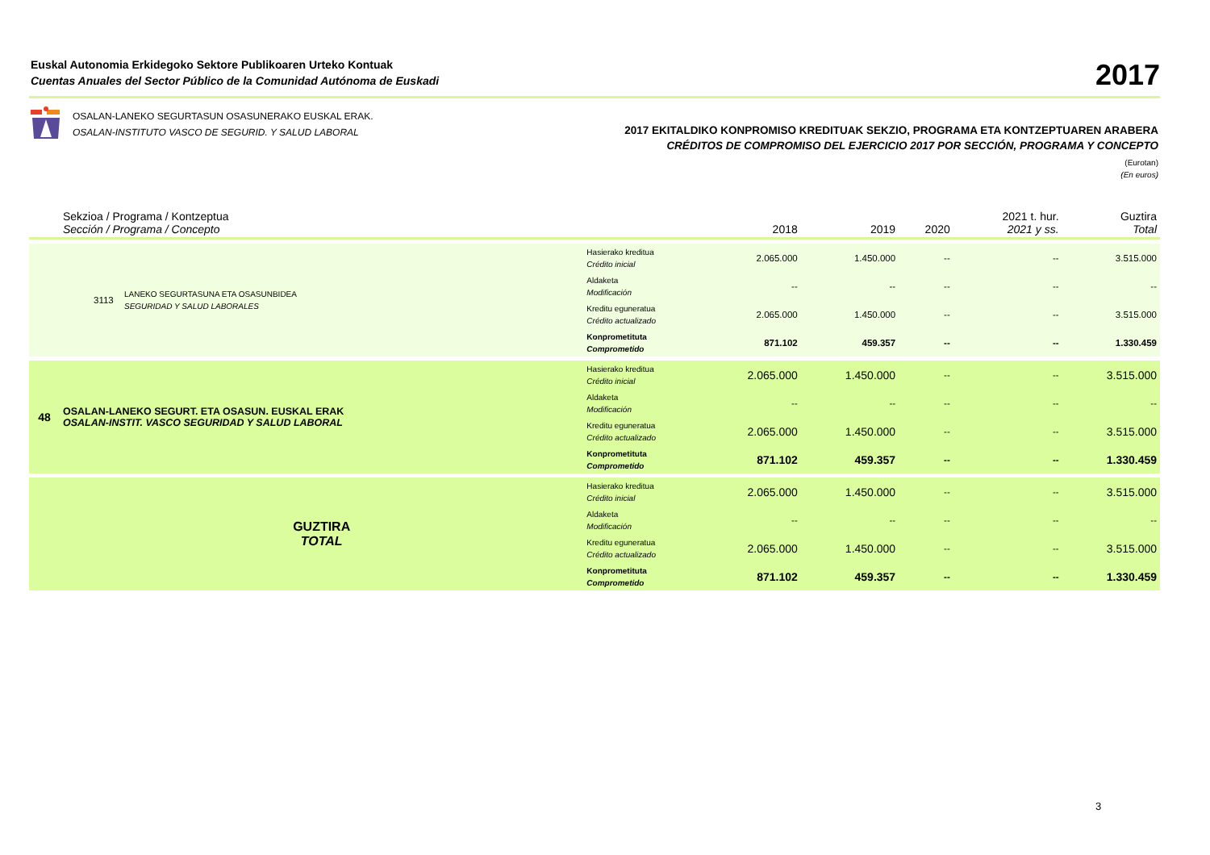Euskal Autonomia Erkidegoko Sektore Publikoaren Urteko Kontuak
Cuentas Anuales del Sector Público de la Comunidad Autónoma de Euskadi
2017
OSALAN-LANEKO SEGURTASUN OSASUNERAKO EUSKAL ERAK.
OSALAN-INSTITUTO VASCO DE SEGURID. Y SALUD LABORAL
2017 EKITALDIKO KONPROMISO KREDITUAK SEKZIO, PROGRAMA ETA KONTZEPTUAREN ARABERA
CRÉDITOS DE COMPROMISO DEL EJERCICIO 2017 POR SECCIÓN, PROGRAMA Y CONCEPTO
(Eurotan)
(En euros)
| | Sekzioa / Programa / Kontzeptua Sección / Programa / Concepto | | | 2018 | 2019 | 2020 | 2021 t. hur. 2021 y ss. | Guztira Total |
| --- | --- | --- | --- | --- | --- | --- | --- | --- |
| | 3113 | LANEKO SEGURTASUNA ETA OSASUNBIDEA SEGURIDAD Y SALUD LABORALES | Hasierako kreditua Crédito inicial | 2.065.000 | 1.450.000 | -- | -- | 3.515.000 |
| | | | Aldaketa Modificación | -- | -- | -- | -- | -- |
| | | | Kreditu eguneratua Crédito actualizado | 2.065.000 | 1.450.000 | -- | -- | 3.515.000 |
| | | | Konprometituta Comprometido | 871.102 | 459.357 | -- | -- | 1.330.459 |
| 48 | OSALAN-LANEKO SEGURT. ETA OSASUN. EUSKAL ERAK OSALAN-INSTIT. VASCO SEGURIDAD Y SALUD LABORAL | | Hasierako kreditua Crédito inicial | 2.065.000 | 1.450.000 | -- | -- | 3.515.000 |
| | | | Aldaketa Modificación | -- | -- | -- | -- | -- |
| | | | Kreditu eguneratua Crédito actualizado | 2.065.000 | 1.450.000 | -- | -- | 3.515.000 |
| | | | Konprometituta Comprometido | 871.102 | 459.357 | -- | -- | 1.330.459 |
| | GUZTIRA TOTAL | | Hasierako kreditua Crédito inicial | 2.065.000 | 1.450.000 | -- | -- | 3.515.000 |
| | | | Aldaketa Modificación | -- | -- | -- | -- | -- |
| | | | Kreditu eguneratua Crédito actualizado | 2.065.000 | 1.450.000 | -- | -- | 3.515.000 |
| | | | Konprometituta Comprometido | 871.102 | 459.357 | -- | -- | 1.330.459 |
3